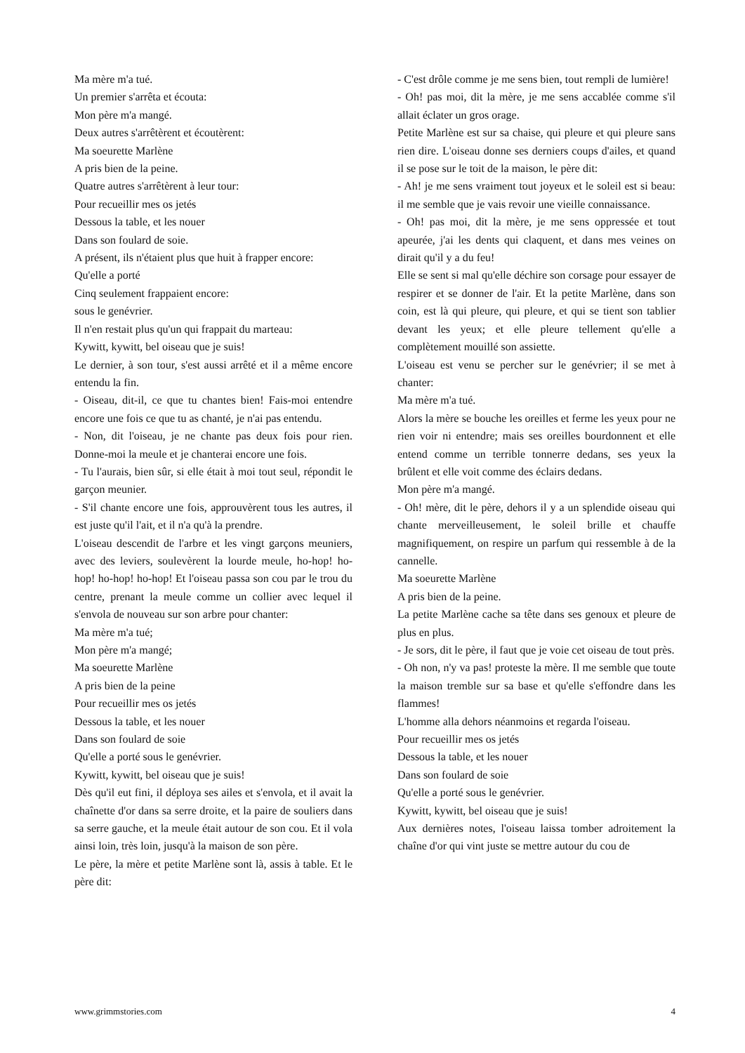Ma mère m'a tué.
Un premier s'arrêta et écouta:
Mon père m'a mangé.
Deux autres s'arrêtèrent et écoutèrent:
Ma soeurette Marlène
A pris bien de la peine.
Quatre autres s'arrêtèrent à leur tour:
Pour recueillir mes os jetés
Dessous la table, et les nouer
Dans son foulard de soie.
A présent, ils n'étaient plus que huit à frapper encore:
Qu'elle a porté
Cinq seulement frappaient encore:
sous le genévrier.
Il n'en restait plus qu'un qui frappait du marteau:
Kywitt, kywitt, bel oiseau que je suis!
Le dernier, à son tour, s'est aussi arrêté et il a même encore entendu la fin.
- Oiseau, dit-il, ce que tu chantes bien! Fais-moi entendre encore une fois ce que tu as chanté, je n'ai pas entendu.
- Non, dit l'oiseau, je ne chante pas deux fois pour rien. Donne-moi la meule et je chanterai encore une fois.
- Tu l'aurais, bien sûr, si elle était à moi tout seul, répondit le garçon meunier.
- S'il chante encore une fois, approuvèrent tous les autres, il est juste qu'il l'ait, et il n'a qu'à la prendre.
L'oiseau descendit de l'arbre et les vingt garçons meuniers, avec des leviers, soulevèrent la lourde meule, ho-hop! ho-hop! ho-hop! ho-hop! Et l'oiseau passa son cou par le trou du centre, prenant la meule comme un collier avec lequel il s'envola de nouveau sur son arbre pour chanter:
Ma mère m'a tué;
Mon père m'a mangé;
Ma soeurette Marlène
A pris bien de la peine
Pour recueillir mes os jetés
Dessous la table, et les nouer
Dans son foulard de soie
Qu'elle a porté sous le genévrier.
Kywitt, kywitt, bel oiseau que je suis!
Dès qu'il eut fini, il déploya ses ailes et s'envola, et il avait la chaînette d'or dans sa serre droite, et la paire de souliers dans sa serre gauche, et la meule était autour de son cou. Et il vola ainsi loin, très loin, jusqu'à la maison de son père.
Le père, la mère et petite Marlène sont là, assis à table. Et le père dit:
- C'est drôle comme je me sens bien, tout rempli de lumière!
- Oh! pas moi, dit la mère, je me sens accablée comme s'il allait éclater un gros orage.
Petite Marlène est sur sa chaise, qui pleure et qui pleure sans rien dire. L'oiseau donne ses derniers coups d'ailes, et quand il se pose sur le toit de la maison, le père dit:
- Ah! je me sens vraiment tout joyeux et le soleil est si beau: il me semble que je vais revoir une vieille connaissance.
- Oh! pas moi, dit la mère, je me sens oppressée et tout apeurée, j'ai les dents qui claquent, et dans mes veines on dirait qu'il y a du feu!
Elle se sent si mal qu'elle déchire son corsage pour essayer de respirer et se donner de l'air. Et la petite Marlène, dans son coin, est là qui pleure, qui pleure, et qui se tient son tablier devant les yeux; et elle pleure tellement qu'elle a complètement mouillé son assiette.
L'oiseau est venu se percher sur le genévrier; il se met à chanter:
Ma mère m'a tué.
Alors la mère se bouche les oreilles et ferme les yeux pour ne rien voir ni entendre; mais ses oreilles bourdonnent et elle entend comme un terrible tonnerre dedans, ses yeux la brûlent et elle voit comme des éclairs dedans.
Mon père m'a mangé.
- Oh! mère, dit le père, dehors il y a un splendide oiseau qui chante merveilleusement, le soleil brille et chauffe magnifiquement, on respire un parfum qui ressemble à de la cannelle.
Ma soeurette Marlène
A pris bien de la peine.
La petite Marlène cache sa tête dans ses genoux et pleure de plus en plus.
- Je sors, dit le père, il faut que je voie cet oiseau de tout près.
- Oh non, n'y va pas! proteste la mère. Il me semble que toute la maison tremble sur sa base et qu'elle s'effondre dans les flammes!
L'homme alla dehors néanmoins et regarda l'oiseau.
Pour recueillir mes os jetés
Dessous la table, et les nouer
Dans son foulard de soie
Qu'elle a porté sous le genévrier.
Kywitt, kywitt, bel oiseau que je suis!
Aux dernières notes, l'oiseau laissa tomber adroitement la chaîne d'or qui vint juste se mettre autour du cou de
www.grimmstories.com 4